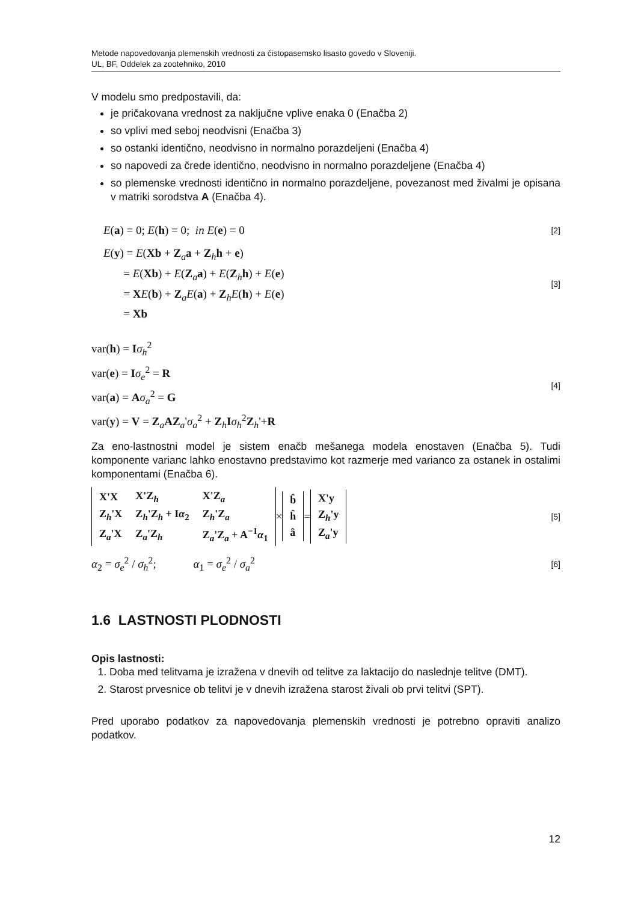Metode napovedovanja plemenskih vrednosti za čistopasemsko lisasto govedo v Sloveniji.
UL, BF, Oddelek za zootehniko, 2010
V modelu smo predpostavili, da:
je pričakovana vrednost za naključne vplive enaka 0 (Enačba 2)
so vplivi med seboj neodvisni (Enačba 3)
so ostanki identično, neodvisno in normalno porazdeljeni (Enačba 4)
so napovedi za črede identično, neodvisno in normalno porazdeljene (Enačba 4)
so plemenske vrednosti identično in normalno porazdeljene, povezanost med živalmi je opisana v matriki sorodstva A (Enačba 4).
E(a) = 0; E(h) = 0; in E(e) = 0
[2]
E(y) = E(Xb + Z<sub>a</sub>a + Z<sub>h</sub>h + e)
= E(Xb) + E(Z<sub>a</sub>a) + E(Z<sub>h</sub>h) + E(e)
= XE(b) + Z<sub>a</sub>E(a) + Z<sub>h</sub>E(h) + E(e)
= Xb
[3]
var(h) = Iσ<sub>h</sub><sup>2</sup>
var(e) = Iσ<sub>e</sub><sup>2</sup> = R
var(a) = Aσ<sub>a</sub><sup>2</sup> = G
var(y) = V = Z<sub>a</sub>AZ<sub>a</sub>'σ<sub>a</sub><sup>2</sup> + Z<sub>h</sub>Iσ<sub>h</sub><sup>2</sup>Z<sub>h</sub>'+R
[4]
Za eno-lastnostni model je sistem enačb mešanega modela enostaven (Enačba 5). Tudi komponente varianc lahko enostavno predstavimo kot razmerje med varianco za ostanek in ostalimi komponentami (Enačba 6).
| X'X | X'Z<sub>h</sub> | X'Z<sub>a</sub> |
| Z<sub>h</sub>'X | Z<sub>h</sub>'Z<sub>h</sub> + I α<sub>2</sub> | Z<sub>h</sub>'Z<sub>a</sub> |
| Z<sub>a</sub>'X | Z<sub>a</sub>'Z<sub>h</sub> | Z<sub>a</sub>'Z<sub>a</sub> + A<sup>−1</sup> α<sub>1</sub> |
×
| b̂ |
| ĥ |
| â |
=
| X'y |
| Z<sub>h</sub>'y |
| Z<sub>a</sub>'y |
[5]
α<sub>2</sub> = σ<sub>e</sub><sup>2</sup> / σ<sub>h</sub><sup>2</sup>; α<sub>1</sub> = σ<sub>e</sub><sup>2</sup> / σ<sub>a</sub><sup>2</sup>
[6]
1.6 LASTNOSTI PLODNOSTI
Opis lastnosti:
1. Doba med telitvama je izražena v dnevih od telitve za laktacijo do naslednje telitve (DMT).
2. Starost prvesnice ob telitvi je v dnevih izražena starost živali ob prvi telitvi (SPT).
Pred uporabo podatkov za napovedovanja plemenskih vrednosti je potrebno opraviti analizo podatkov.
12